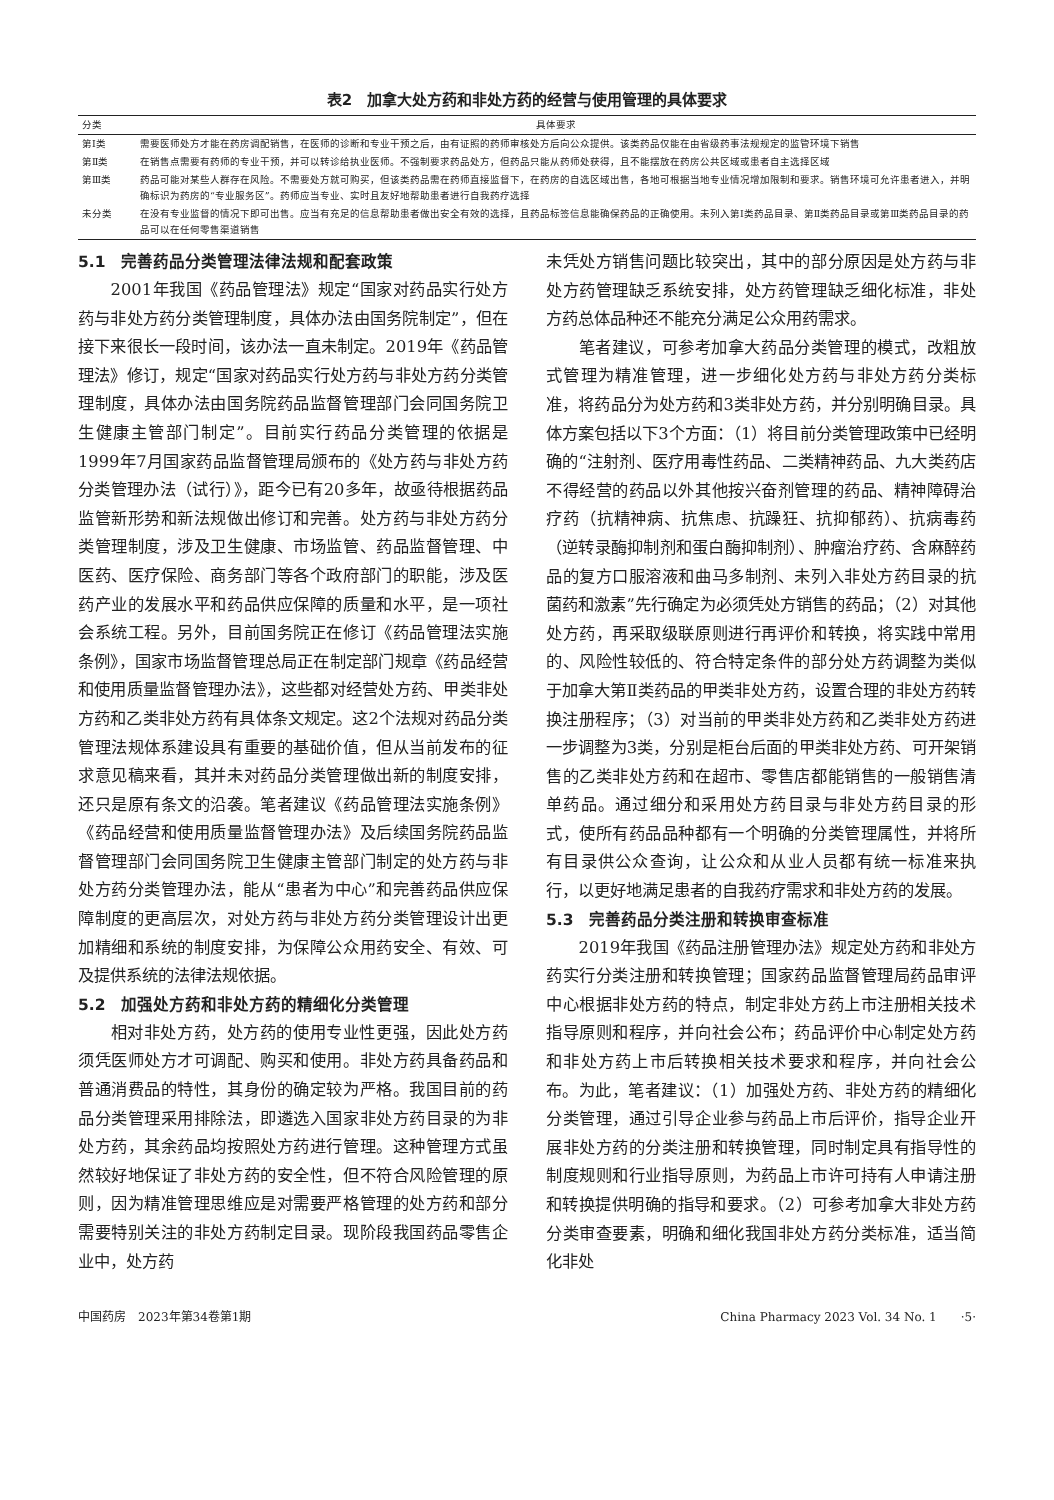表2　加拿大处方药和非处方药的经营与使用管理的具体要求
| 分类 | 具体要求 |
| --- | --- |
| 第Ⅰ类 | 需要医师处方才能在药房调配销售，在医师的诊断和专业干预之后，由有证照的药师审核处方后向公众提供。该类药品仅能在由省级药事法规规定的监管环境下销售 |
| 第Ⅱ类 | 在销售点需要有药师的专业干预，并可以转诊给执业医师。不强制要求药品处方，但药品只能从药师处获得，且不能摆放在药房公共区域或患者自主选择区域 |
| 第Ⅲ类 | 药品可能对某些人群存在风险。不需要处方就可购买，但该类药品需在药师直接监督下，在药房的自选区域出售，各地可根据当地专业情况增加限制和要求。销售环境可允许患者进入，并明确标识为药房的“专业服务区”。药师应当专业、实时且友好地帮助患者进行自我药疗选择 |
| 未分类 | 在没有专业监督的情况下即可出售。应当有充足的信息帮助患者做出安全有效的选择，且药品标签信息能确保药品的正确使用。未列入第Ⅰ类药品目录、第Ⅱ类药品目录或第Ⅲ类药品目录的药品可以在任何零售渠道销售 |
5.1　完善药品分类管理法律法规和配套政策
2001年我国《药品管理法》规定“国家对药品实行处方药与非处方药分类管理制度，具体办法由国务院制定”，但在接下来很长一段时间，该办法一直未制定。2019年《药品管理法》修订，规定“国家对药品实行处方药与非处方药分类管理制度，具体办法由国务院药品监督管理部门会同国务院卫生健康主管部门制定”。目前实行药品分类管理的依据是1999年7月国家药品监督管理局颁布的《处方药与非处方药分类管理办法（试行）》，距今已有20多年，故亟待根据药品监管新形势和新法规做出修订和完善。处方药与非处方药分类管理制度，涉及卫生健康、市场监管、药品监督管理、中医药、医疗保险、商务部门等各个政府部门的职能，涉及医药产业的发展水平和药品供应保障的质量和水平，是一项社会系统工程。另外，目前国务院正在修订《药品管理法实施条例》，国家市场监督管理总局正在制定部门规章《药品经营和使用质量监督管理办法》，这些都对经营处方药、甲类非处方药和乙类非处方药有具体条文规定。这2个法规对药品分类管理法规体系建设具有重要的基础价值，但从当前发布的征求意见稿来看，其并未对药品分类管理做出新的制度安排，还只是原有条文的沿袭。笔者建议《药品管理法实施条例》《药品经营和使用质量监督管理办法》及后续国务院药品监督管理部门会同国务院卫生健康主管部门制定的处方药与非处方药分类管理办法，能从“患者为中心”和完善药品供应保障制度的更高层次，对处方药与非处方药分类管理设计出更加精细和系统的制度安排，为保障公众用药安全、有效、可及提供系统的法律法规依据。
5.2　加强处方药和非处方药的精细化分类管理
相对非处方药，处方药的使用专业性更强，因此处方药须凭医师处方才可调配、购买和使用。非处方药具备药品和普通消费品的特性，其身份的确定较为严格。我国目前的药品分类管理采用排除法，即遴选入国家非处方药目录的为非处方药，其余药品均按照处方药进行管理。这种管理方式虽然较好地保证了非处方药的安全性，但不符合风险管理的原则，因为精准管理思维应是对需要严格管理的处方药和部分需要特别关注的非处方药制定目录。现阶段我国药品零售企业中，处方药
未凭处方销售问题比较突出，其中的部分原因是处方药与非处方药管理缺乏系统安排，处方药管理缺乏细化标准，非处方药总体品种还不能充分满足公众用药需求。
笔者建议，可参考加拿大药品分类管理的模式，改粗放式管理为精准管理，进一步细化处方药与非处方药分类标准，将药品分为处方药和3类非处方药，并分别明确目录。具体方案包括以下3个方面：（1）将目前分类管理政策中已经明确的“注射剂、医疗用毒性药品、二类精神药品、九大类药店不得经营的药品以外其他按兴奋剂管理的药品、精神障碍治疗药（抗精神病、抗焦虑、抗躁狂、抗抑郁药）、抗病毒药（逆转录酶抑制剂和蛋白酶抑制剂）、肿瘤治疗药、含麻醉药品的复方口服溶液和曲马多制剂、未列入非处方药目录的抗菌药和激素”先行确定为必须凭处方销售的药品；（2）对其他处方药，再采取级联原则进行再评价和转换，将实践中常用的、风险性较低的、符合特定条件的部分处方药调整为类似于加拿大第Ⅱ类药品的甲类非处方药，设置合理的非处方药转换注册程序；（3）对当前的甲类非处方药和乙类非处方药进一步调整为3类，分别是柜台后面的甲类非处方药、可开架销售的乙类非处方药和在超市、零售店都能销售的一般销售清单药品。通过细分和采用处方药目录与非处方药目录的形式，使所有药品品种都有一个明确的分类管理属性，并将所有目录供公众查询，让公众和从业人员都有统一标准来执行，以更好地满足患者的自我药疗需求和非处方药的发展。
5.3　完善药品分类注册和转换审查标准
2019年我国《药品注册管理办法》规定处方药和非处方药实行分类注册和转换管理；国家药品监督管理局药品审评中心根据非处方药的特点，制定非处方药上市注册相关技术指导原则和程序，并向社会公布；药品评价中心制定处方药和非处方药上市后转换相关技术要求和程序，并向社会公布。为此，笔者建议：（1）加强处方药、非处方药的精细化分类管理，通过引导企业参与药品上市后评价，指导企业开展非处方药的分类注册和转换管理，同时制定具有指导性的制度规则和行业指导原则，为药品上市许可持有人申请注册和转换提供明确的指导和要求。（2）可参考加拿大非处方药分类审查要素，明确和细化我国非处方药分类标准，适当简化非处
中国药房　2023年第34卷第1期 China Pharmacy 2023 Vol. 34 No. 1　　·5·